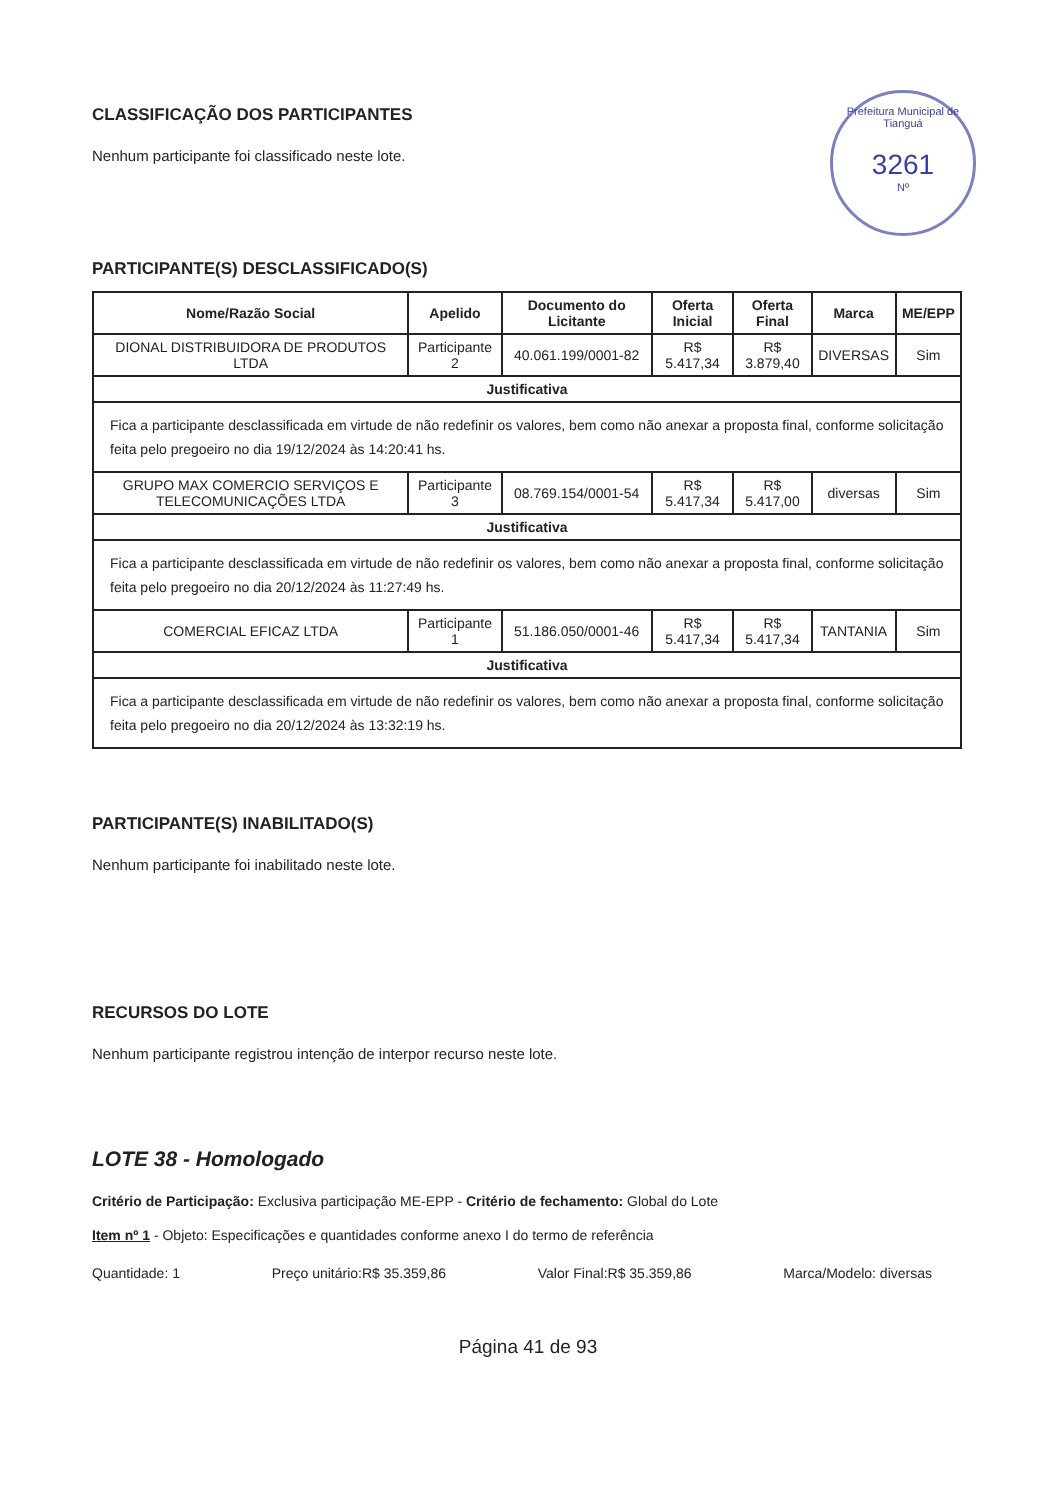Prefeitura Municipal de Tianguá
3261
Nº
CLASSIFICAÇÃO DOS PARTICIPANTES
Nenhum participante foi classificado neste lote.
PARTICIPANTE(S) DESCLASSIFICADO(S)
| Nome/Razão Social | Apelido | Documento do Licitante | Oferta Inicial | Oferta Final | Marca | ME/EPP |
| --- | --- | --- | --- | --- | --- | --- |
| DIONAL DISTRIBUIDORA DE PRODUTOS LTDA | Participante 2 | 40.061.199/0001-82 | R$ 5.417,34 | R$ 3.879,40 | DIVERSAS | Sim |
| Justificativa | | | | | | |
| Fica a participante desclassificada em virtude de não redefinir os valores, bem como não anexar a proposta final, conforme solicitação feita pelo pregoeiro no dia 19/12/2024 às 14:20:41 hs. | | | | | | |
| GRUPO MAX COMERCIO SERVIÇOS E TELECOMUNICAÇÕES LTDA | Participante 3 | 08.769.154/0001-54 | R$ 5.417,34 | R$ 5.417,00 | diversas | Sim |
| Justificativa | | | | | | |
| Fica a participante desclassificada em virtude de não redefinir os valores, bem como não anexar a proposta final, conforme solicitação feita pelo pregoeiro no dia 20/12/2024 às 11:27:49 hs. | | | | | | |
| COMERCIAL EFICAZ LTDA | Participante 1 | 51.186.050/0001-46 | R$ 5.417,34 | R$ 5.417,34 | TANTANIA | Sim |
| Justificativa | | | | | | |
| Fica a participante desclassificada em virtude de não redefinir os valores, bem como não anexar a proposta final, conforme solicitação feita pelo pregoeiro no dia 20/12/2024 às 13:32:19 hs. | | | | | | |
PARTICIPANTE(S) INABILITADO(S)
Nenhum participante foi inabilitado neste lote.
RECURSOS DO LOTE
Nenhum participante registrou intenção de interpor recurso neste lote.
LOTE 38 - Homologado
Critério de Participação: Exclusiva participação ME-EPP - Critério de fechamento: Global do Lote
Item nº 1 - Objeto: Especificações e quantidades conforme anexo I do termo de referência
Quantidade: 1 Preço unitário:R$ 35.359,86 Valor Final:R$ 35.359,86 Marca/Modelo: diversas
Página 41 de 93